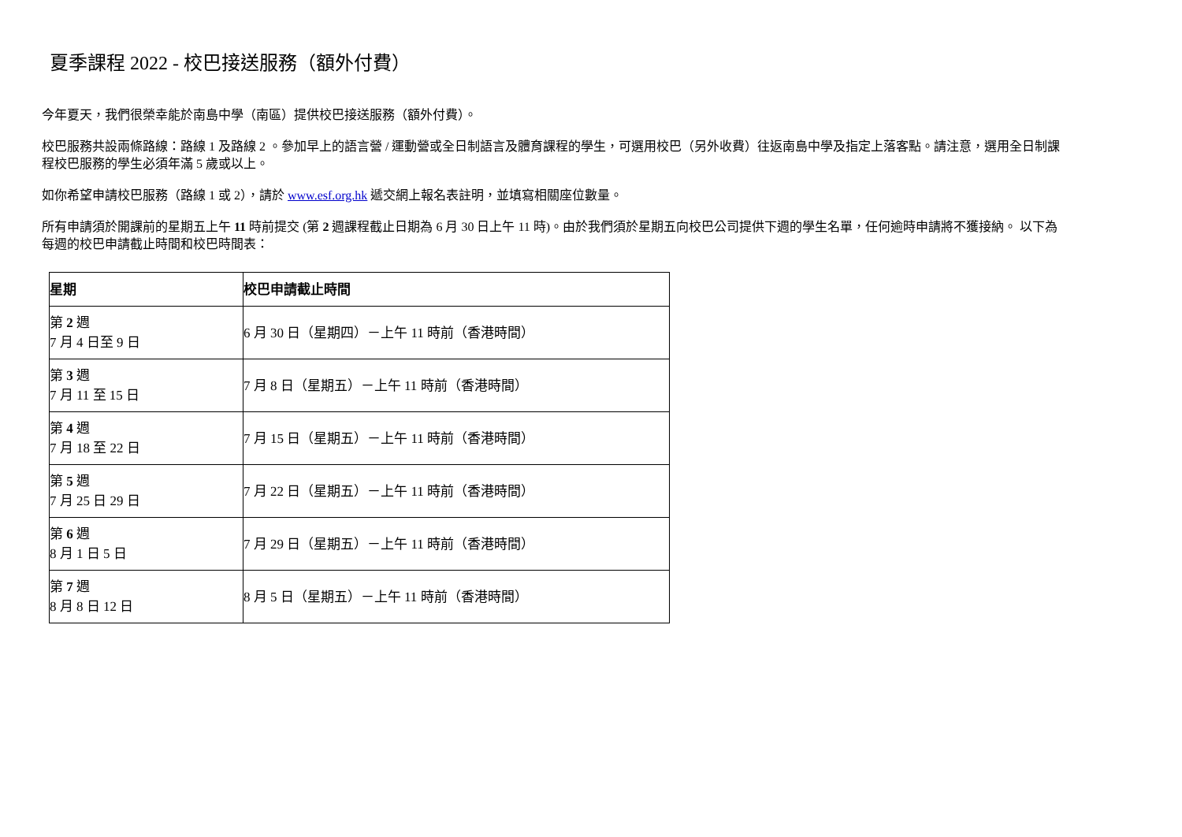夏季課程 2022 - 校巴接送服務（額外付費）
今年夏天，我們很榮幸能於南島中學（南區）提供校巴接送服務（額外付費）。
校巴服務共設兩條路線：路線 1 及路線 2 。參加早上的語言營 / 運動營或全日制語言及體育課程的學生，可選用校巴（另外收費）往返南島中學及指定上落客點。請注意，選用全日制課程校巴服務的學生必須年滿 5 歲或以上。
如你希望申請校巴服務（路線 1 或 2），請於 www.esf.org.hk 遞交網上報名表註明，並填寫相關座位數量。
所有申請須於開課前的星期五上午 11 時前提交 (第 2 週課程截止日期為 6 月 30 日上午 11 時)。由於我們須於星期五向校巴公司提供下週的學生名單，任何逾時申請將不獲接納。 以下為每週的校巴申請截止時間和校巴時間表：
| 星期 | 校巴申請截止時間 |
| --- | --- |
| 第 2 週 7 月 4 日至 9 日 | 6 月 30 日（星期四）－上午 11 時前（香港時間） |
| 第 3 週 7 月 11 至 15 日 | 7 月 8 日（星期五）－上午 11 時前（香港時間） |
| 第 4 週 7 月 18 至 22 日 | 7 月 15 日（星期五）－上午 11 時前（香港時間） |
| 第 5 週 7 月 25 日 29 日 | 7 月 22 日（星期五）－上午 11 時前（香港時間） |
| 第 6 週 8 月 1 日 5 日 | 7 月 29 日（星期五）－上午 11 時前（香港時間） |
| 第 7 週 8 月 8 日 12 日 | 8 月 5 日（星期五）－上午 11 時前（香港時間） |